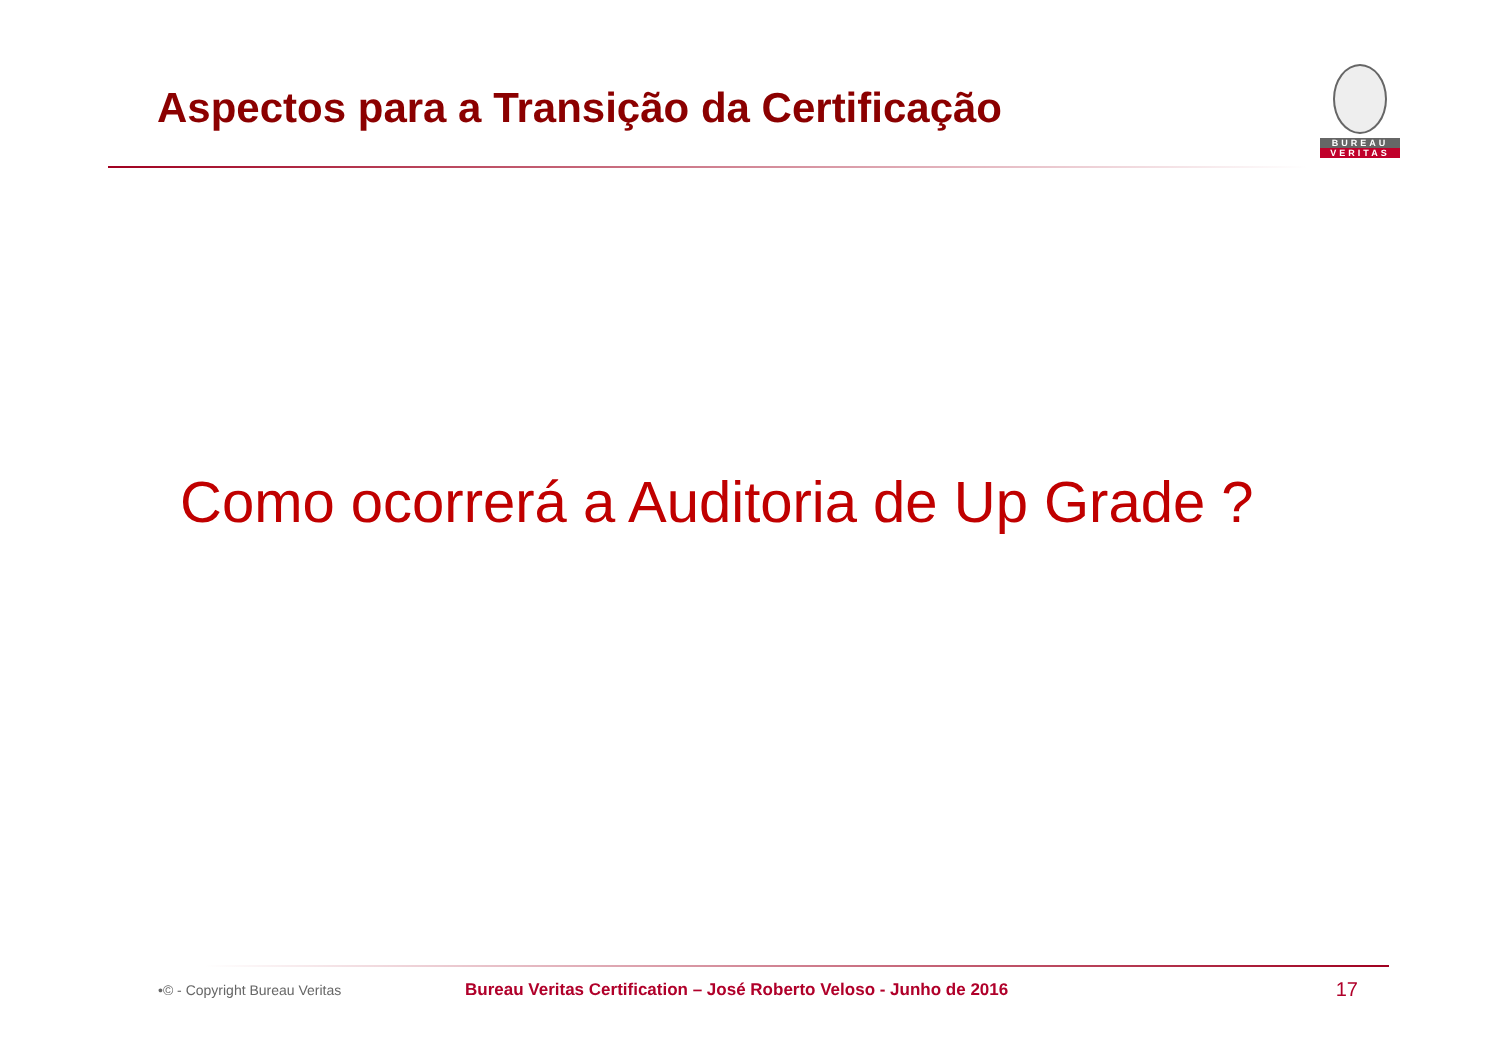Aspectos para a Transição da Certificação
BUREAU
VERITAS
Como ocorrerá a Auditoria de Up Grade ?
•© - Copyright Bureau Veritas Bureau Veritas Certification – José Roberto Veloso - Junho de 2016 17